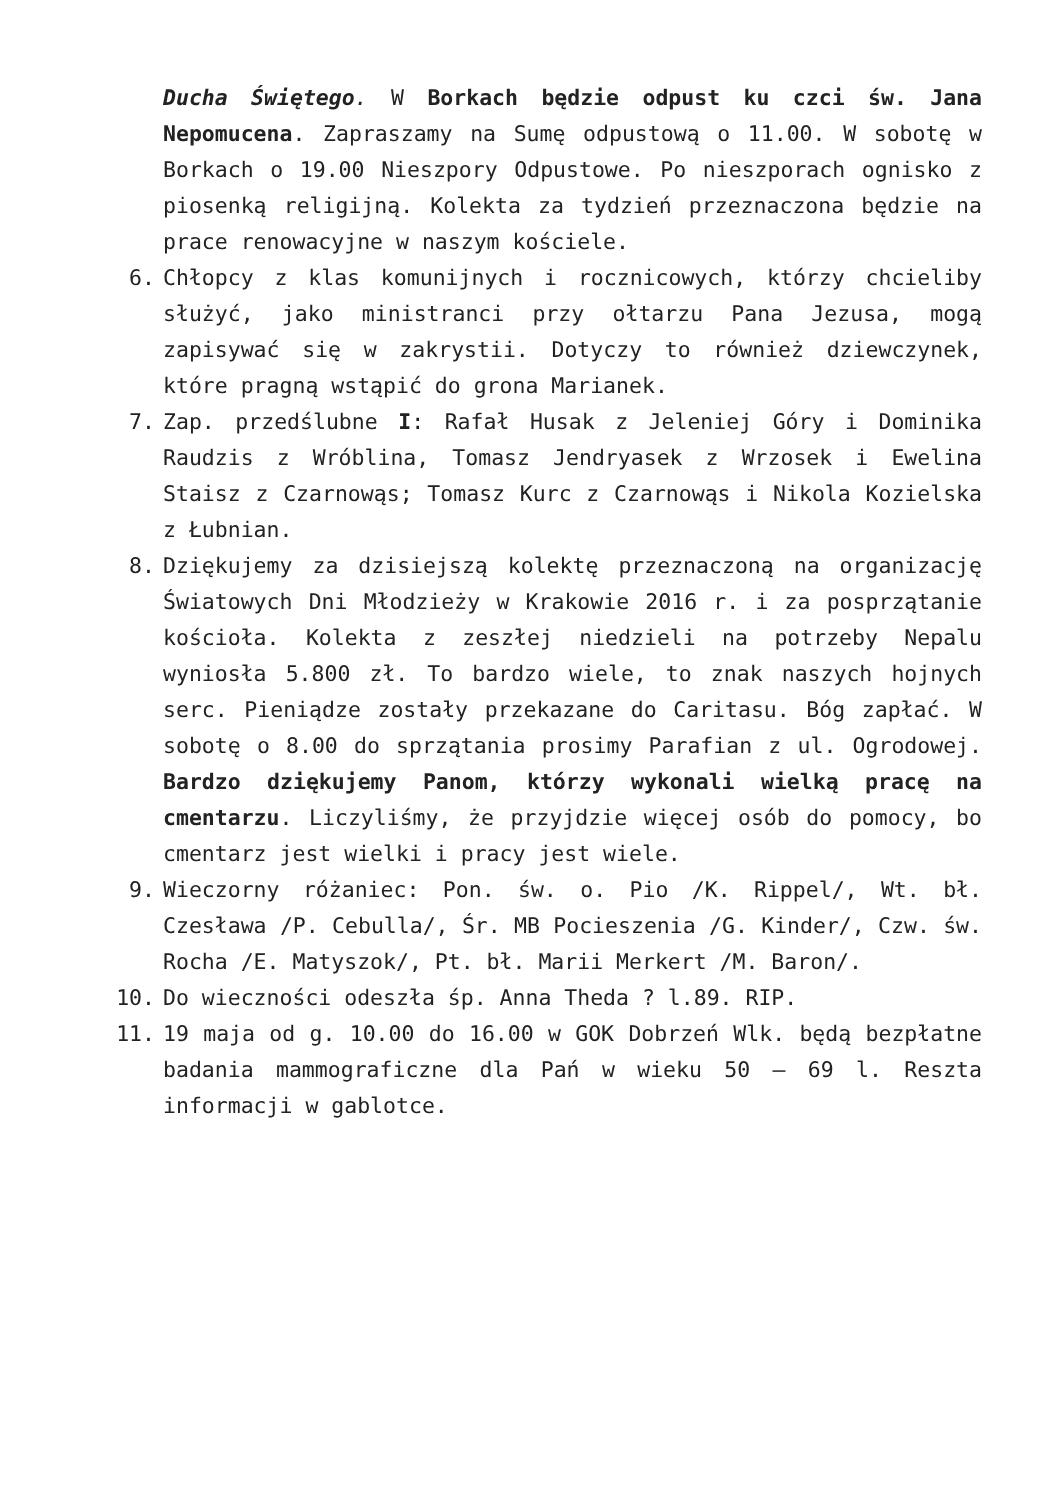Ducha Świętego. W Borkach będzie odpust ku czci św. Jana Nepomucena. Zapraszamy na Sumę odpustową o 11.00. W sobotę w Borkach o 19.00 Nieszpory Odpustowe. Po nieszporach ognisko z piosenką religijną. Kolekta za tydzień przeznaczona będzie na prace renowacyjne w naszym kościele.
6. Chłopcy z klas komunijnych i rocznicowych, którzy chcieliby służyć, jako ministranci przy ołtarzu Pana Jezusa, mogą zapisywać się w zakrystii. Dotyczy to również dziewczynek, które pragną wstąpić do grona Marianek.
7. Zap. przedślubne I: Rafał Husak z Jeleniej Góry i Dominika Raudzis z Wróblina, Tomasz Jendryasek z Wrzosek i Ewelina Staisz z Czarnowąs; Tomasz Kurc z Czarnowąs i Nikola Kozielska z Łubnian.
8. Dziękujemy za dzisiejszą kolektę przeznaczoną na organizację Światowych Dni Młodzieży w Krakowie 2016 r. i za posprzątanie kościoła. Kolekta z zeszłej niedzieli na potrzeby Nepalu wyniosła 5.800 zł. To bardzo wiele, to znak naszych hojnych serc. Pieniądze zostały przekazane do Caritasu. Bóg zapłać. W sobotę o 8.00 do sprzątania prosimy Parafian z ul. Ogrodowej. Bardzo dziękujemy Panom, którzy wykonali wielką pracę na cmentarzu. Liczyliśmy, że przyjdzie więcej osób do pomocy, bo cmentarz jest wielki i pracy jest wiele.
9. Wieczorny różaniec: Pon. św. o. Pio /K. Rippel/, Wt. bł. Czesława /P. Cebulla/, Śr. MB Pocieszenia /G. Kinder/, Czw. św. Rocha /E. Matyszok/, Pt. bł. Marii Merkert /M. Baron/.
10. Do wieczności odeszła śp. Anna Theda ? l.89. RIP.
11. 19 maja od g. 10.00 do 16.00 w GOK Dobrzeń Wlk. będą bezpłatne badania mammograficzne dla Pań w wieku 50 – 69 l. Reszta informacji w gablotce.